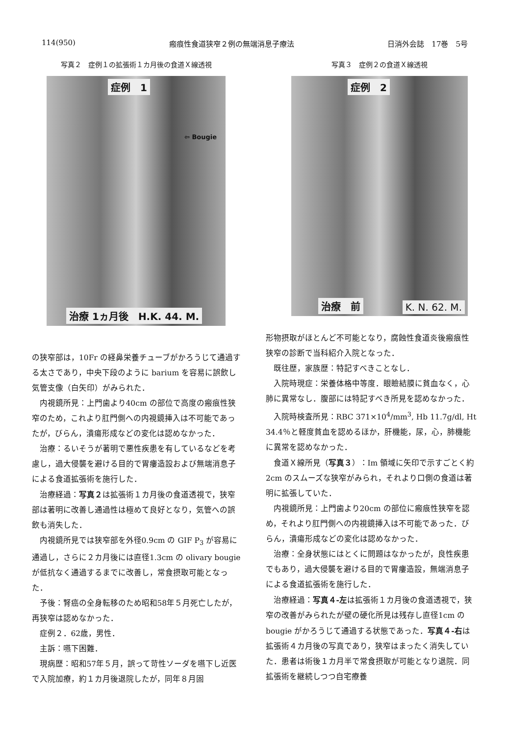114(950) 瘢痕性食道狭窄２例の無端消息子療法 日消外会誌　17巻　5号
写真２　症例１の拡張術１カ月後の食道Ｘ線透視
症例　1
⇦ Bougie
治療 1ヵ月後　H.K. 44. M.
写真３　症例２の食道Ｘ線透視
症例　2
治療　前 K. N. 62. M.
の狭窄部は，10Fr の経鼻栄養チューブがかろうじて通過する太さであり，中央下段のように barium を容易に誤飲し気管支像（白矢印）がみられた．
内視鏡所見：上門歯より40cm の部位で高度の瘢痕性狭窄のため，これより肛門側への内視鏡挿入は不可能であったが，びらん，潰瘍形成などの変化は認めなかった．
治療：るいそうが著明で悪性疾患を有しているなどを考慮し，過大侵襲を避ける目的で胃瘻造設および無端消息子による食道拡張術を施行した．
治療経過：写真２は拡張術１カ月後の食道透視で，狭窄部は著明に改善し通過性は極めて良好となり，気管への誤飲も消失した．
内視鏡所見では狭窄部を外径0.9cm の GIF P<sub>3</sub> が容易に通過し，さらに２カ月後には直径1.3cm の olivary bougie が低抗なく通過するまでに改善し，常食摂取可能となった．
予後：腎癌の全身転移のため昭和58年５月死亡したが，再狭窄は認めなかった．
症例２．62歳，男性．
主訴：嚥下困難．
現病歴：昭和57年５月，誤って苛性ソーダを嚥下し近医で入院加療，約１カ月後退院したが，同年８月固
形物摂取がほとんど不可能となり，腐蝕性食道炎後瘢痕性狭窄の診断で当科紹介入院となった．
既往歴，家族歴：特記すべきことなし．
入院時現症：栄養体格中等度．眼瞼結膜に貧血なく，心肺に異常なし．腹部には特記すべき所見を認めなかった．
入院時検査所見：RBC 371×10<sup>4</sup>/mm<sup>3</sup>, Hb 11.7g/dl, Ht 34.4％と軽度貧血を認めるほか，肝機能，尿，心，肺機能に異常を認めなかった．
食道Ｘ線所見（写真３）：Im 領域に矢印で示すごとく約2cm のスムーズな狭窄がみられ，それより口側の食道は著明に拡張していた．
内視鏡所見：上門歯より20cm の部位に瘢痕性狭窄を認め，それより肛門側への内視鏡挿入は不可能であった．びらん，潰瘍形成などの変化は認めなかった．
治療：全身状態にはとくに問題はなかったが，良性疾患でもあり，過大侵襲を避ける目的で胃瘻造設，無端消息子による食道拡張術を施行した．
治療経過：写真４-左は拡張術１カ月後の食道透視で，狭窄の改善がみられたが壁の硬化所見は残存し直径1cm の bougie がかろうじて通過する状態であった．写真４-右は拡張術４カ月後の写真であり，狭窄はまったく消失していた．患者は術後１カ月半で常食摂取が可能となり退院．同拡張術を継続しつつ自宅療養